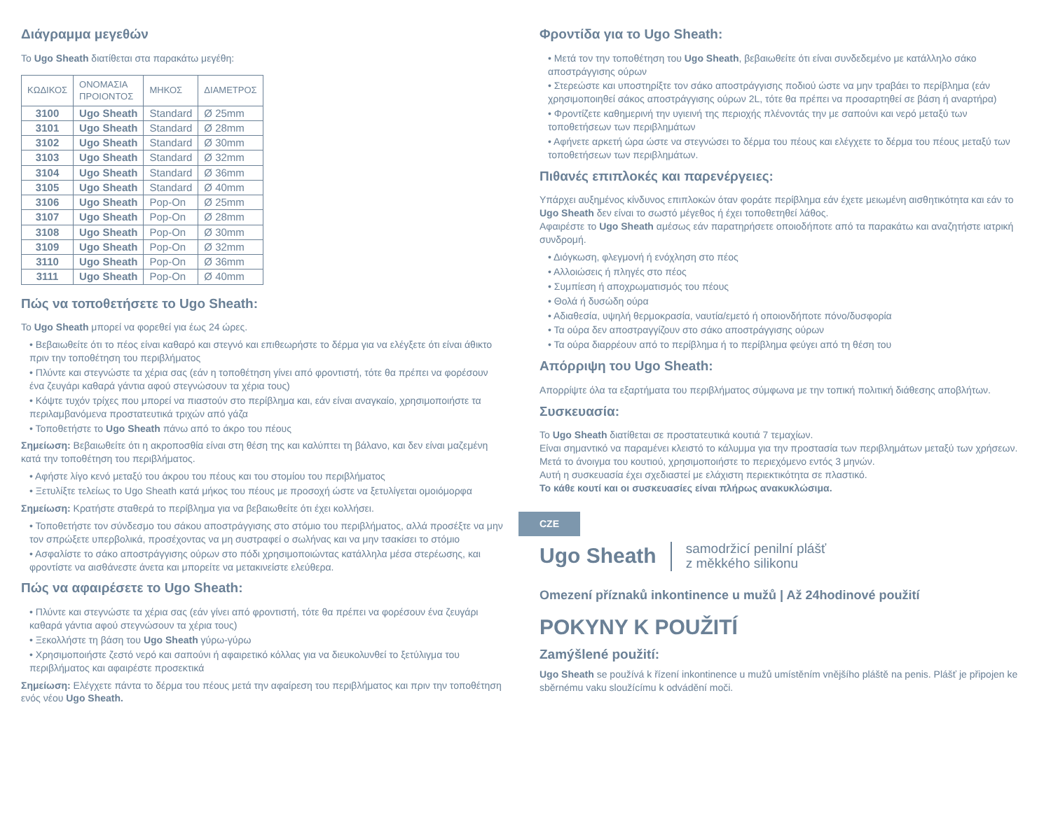Διάγραμμα μεγεθών
Το Ugo Sheath διατίθεται στα παρακάτω μεγέθη:
| ΚΩΔΙΚΟΣ | ΟΝΟΜΑΣΙΑ ΠΡΟΙΟΝΤΟΣ | ΜΗΚΟΣ | ΔΙΑΜΕΤΡΟΣ |
| --- | --- | --- | --- |
| 3100 | Ugo Sheath | Standard | Ø 25mm |
| 3101 | Ugo Sheath | Standard | Ø 28mm |
| 3102 | Ugo Sheath | Standard | Ø 30mm |
| 3103 | Ugo Sheath | Standard | Ø 32mm |
| 3104 | Ugo Sheath | Standard | Ø 36mm |
| 3105 | Ugo Sheath | Standard | Ø 40mm |
| 3106 | Ugo Sheath | Pop-On | Ø 25mm |
| 3107 | Ugo Sheath | Pop-On | Ø 28mm |
| 3108 | Ugo Sheath | Pop-On | Ø 30mm |
| 3109 | Ugo Sheath | Pop-On | Ø 32mm |
| 3110 | Ugo Sheath | Pop-On | Ø 36mm |
| 3111 | Ugo Sheath | Pop-On | Ø 40mm |
Πώς να τοποθετήσετε το Ugo Sheath:
Το Ugo Sheath μπορεί να φορεθεί για έως 24 ώρες.
• Βεβαιωθείτε ότι το πέος είναι καθαρό και στεγνό και επιθεωρήστε το δέρμα για να ελέγξετε ότι είναι άθικτο πριν την τοποθέτηση του περιβλήματος
• Πλύντε και στεγνώστε τα χέρια σας (εάν η τοποθέτηση γίνει από φροντιστή, τότε θα πρέπει να φορέσουν ένα ζευγάρι καθαρά γάντια αφού στεγνώσουν τα χέρια τους)
• Κόψτε τυχόν τρίχες που μπορεί να πιαστούν στο περίβλημα και, εάν είναι αναγκαίο, χρησιμοποιήστε τα περιλαμβανόμενα προστατευτικά τριχών από γάζα
• Τοποθετήστε το Ugo Sheath πάνω από το άκρο του πέους
Σημείωση: Βεβαιωθείτε ότι η ακροποσθία είναι στη θέση της και καλύπτει τη βάλανο, και δεν είναι μαζεμένη κατά την τοποθέτηση του περιβλήματος.
• Αφήστε λίγο κενό μεταξύ του άκρου του πέους και του στομίου του περιβλήματος
• Ξετυλίξτε τελείως το Ugo Sheath κατά μήκος του πέους με προσοχή ώστε να ξετυλίγεται ομοιόμορφα
Σημείωση: Κρατήστε σταθερά το περίβλημα για να βεβαιωθείτε ότι έχει κολλήσει.
• Τοποθετήστε τον σύνδεσμο του σάκου αποστράγγισης στο στόμιο του περιβλήματος, αλλά προσέξτε να μην τον σπρώξετε υπερβολικά, προσέχοντας να μη συστραφεί ο σωλήνας και να μην τσακίσει το στόμιο
• Ασφαλίστε το σάκο αποστράγγισης ούρων στο πόδι χρησιμοποιώντας κατάλληλα μέσα στερέωσης, και φροντίστε να αισθάνεστε άνετα και μπορείτε να μετακινείστε ελεύθερα.
Πώς να αφαιρέσετε το Ugo Sheath:
• Πλύντε και στεγνώστε τα χέρια σας (εάν γίνει από φροντιστή, τότε θα πρέπει να φορέσουν ένα ζευγάρι καθαρά γάντια αφού στεγνώσουν τα χέρια τους)
• Ξεκολλήστε τη βάση του Ugo Sheath γύρω-γύρω
• Χρησιμοποιήστε ζεστό νερό και σαπούνι ή αφαιρετικό κόλλας για να διευκολυνθεί το ξετύλιγμα του περιβλήματος και αφαιρέστε προσεκτικά
Σημείωση: Ελέγχετε πάντα το δέρμα του πέους μετά την αφαίρεση του περιβλήματος και πριν την τοποθέτηση ενός νέου Ugo Sheath.
Φροντίδα για το Ugo Sheath:
• Μετά τον την τοποθέτηση του Ugo Sheath, βεβαιωθείτε ότι είναι συνδεδεμένο με κατάλληλο σάκο αποστράγγισης ούρων
• Στερεώστε και υποστηρίξτε τον σάκο αποστράγγισης ποδιού ώστε να μην τραβάει το περίβλημα (εάν χρησιμοποιηθεί σάκος αποστράγγισης ούρων 2L, τότε θα πρέπει να προσαρτηθεί σε βάση ή αναρτήρα)
• Φροντίζετε καθημερινή την υγιεινή της περιοχής πλένοντάς την με σαπούνι και νερό μεταξύ των τοποθετήσεων των περιβλημάτων
• Αφήνετε αρκετή ώρα ώστε να στεγνώσει το δέρμα του πέους και ελέγχετε το δέρμα του πέους μεταξύ των τοποθετήσεων των περιβλημάτων.
Πιθανές επιπλοκές και παρενέργειες:
Υπάρχει αυξημένος κίνδυνος επιπλοκών όταν φοράτε περίβλημα εάν έχετε μειωμένη αισθητικότητα και εάν το Ugo Sheath δεν είναι το σωστό μέγεθος ή έχει τοποθετηθεί λάθος.
Αφαιρέστε το Ugo Sheath αμέσως εάν παρατηρήσετε οποιοδήποτε από τα παρακάτω και αναζητήστε ιατρική συνδρομή.
• Διόγκωση, φλεγμονή ή ενόχληση στο πέος
• Αλλοιώσεις ή πληγές στο πέος
• Συμπίεση ή αποχρωματισμός του πέους
• Θολά ή δυσώδη ούρα
• Αδιαθεσία, υψηλή θερμοκρασία, ναυτία/εμετό ή οποιονδήποτε πόνο/δυσφορία
• Τα ούρα δεν αποστραγγίζουν στο σάκο αποστράγγισης ούρων
• Τα ούρα διαρρέουν από το περίβλημα ή το περίβλημα φεύγει από τη θέση του
Απόρριψη του Ugo Sheath:
Απορρίψτε όλα τα εξαρτήματα του περιβλήματος σύμφωνα με την τοπική πολιτική διάθεσης αποβλήτων.
Συσκευασία:
Το Ugo Sheath διατίθεται σε προστατευτικά κουτιά 7 τεμαχίων.
Είναι σημαντικό να παραμένει κλειστό το κάλυμμα για την προστασία των περιβλημάτων μεταξύ των χρήσεων. Μετά το άνοιγμα του κουτιού, χρησιμοποιήστε το περιεχόμενο εντός 3 μηνών.
Αυτή η συσκευασία έχει σχεδιαστεί με ελάχιστη περιεκτικότητα σε πλαστικό.
Το κάθε κουτί και οι συσκευασίες είναι πλήρως ανακυκλώσιμα.
CZE
Ugo Sheath samodržicí penilní plášť
z měkkého silikonu
Omezení příznaků inkontinence u mužů | Až 24hodinové použití
POKYNY K POUŽITÍ
Zamýšlené použití:
Ugo Sheath se používá k řízení inkontinence u mužů umístěním vnějšího pláště na penis. Plášť je připojen ke sběrnému vaku sloužícímu k odvádění moči.